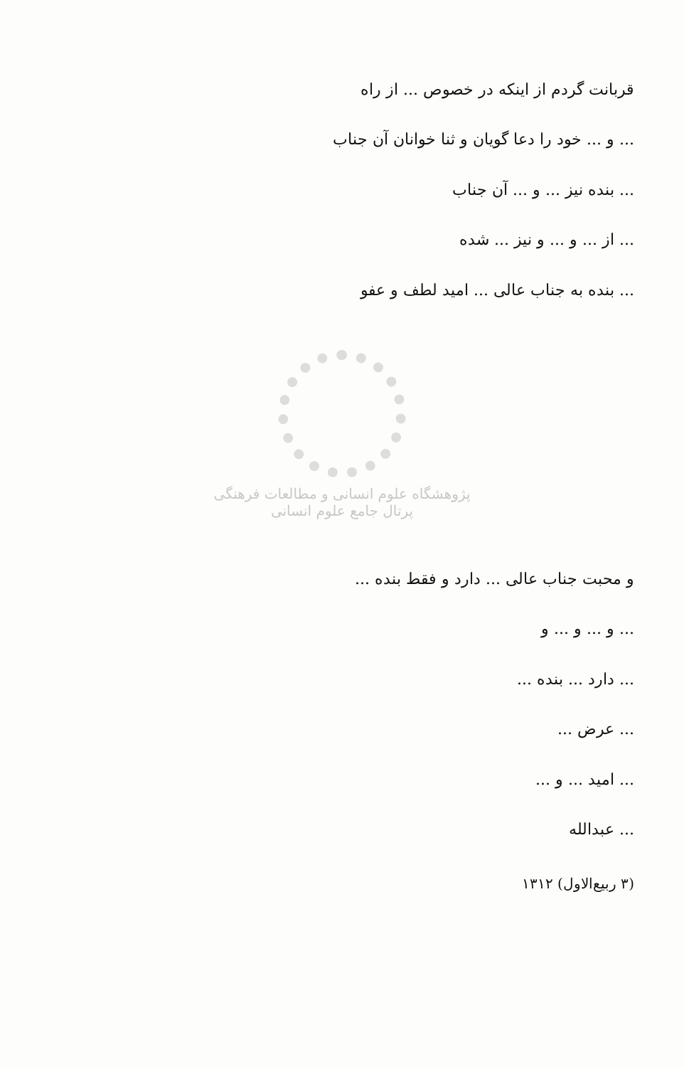قربانت گردم از اینکه در خصوص ... از راه
... و ... خود را دعا گویان و ثنا خوانان آن جناب
... بنده نیز ... و ... آن جناب
... از ... و ... و نیز ... شده
... بنده به جناب عالی ... امید لطف و عفو
پژوهشگاه علوم انسانی و مطالعات فرهنگی
پرتال جامع علوم انسانی
و محبت جناب عالی ... دارد و فقط بنده ...
... و ... و ... و
... دارد ... بنده ...
... عرض ...
... امید ... و ...
... عبدالله
(۳ ربیع‌الاول) ۱۳۱۲